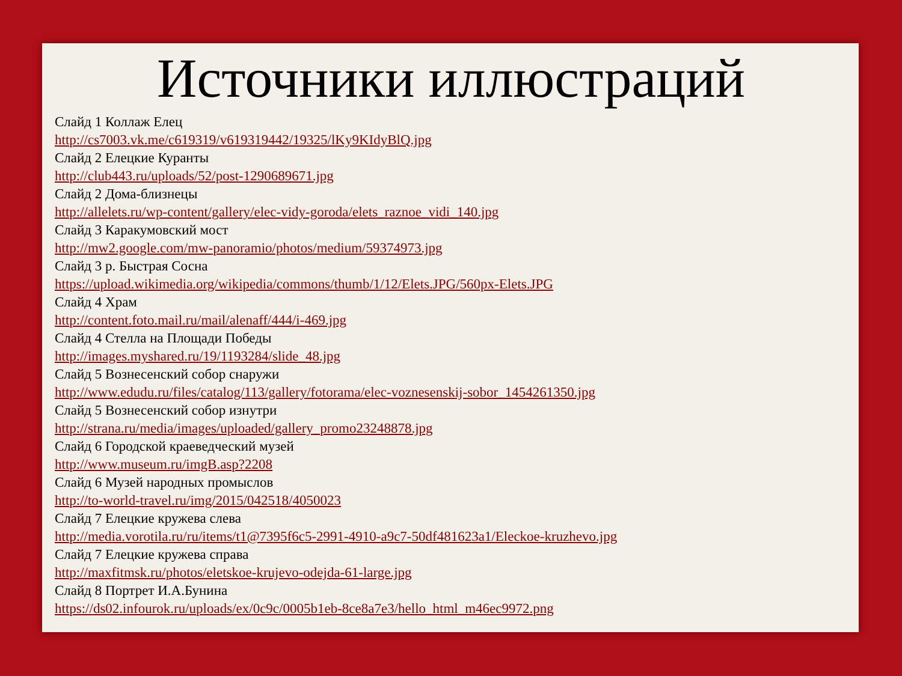Источники иллюстраций
Слайд 1 Коллаж Елец
http://cs7003.vk.me/c619319/v619319442/19325/lKy9KIdyBlQ.jpg
Слайд 2 Елецкие Куранты
http://club443.ru/uploads/52/post-1290689671.jpg
Слайд 2 Дома-близнецы
http://allelets.ru/wp-content/gallery/elec-vidy-goroda/elets_raznoe_vidi_140.jpg
Слайд 3 Каракумовский мост
http://mw2.google.com/mw-panoramio/photos/medium/59374973.jpg
Слайд 3 р. Быстрая Сосна
https://upload.wikimedia.org/wikipedia/commons/thumb/1/12/Elets.JPG/560px-Elets.JPG
Слайд 4 Храм
http://content.foto.mail.ru/mail/alenaff/444/i-469.jpg
Слайд 4 Стелла на Площади Победы
http://images.myshared.ru/19/1193284/slide_48.jpg
Слайд 5 Вознесенский собор снаружи
http://www.edudu.ru/files/catalog/113/gallery/fotorama/elec-voznesenskij-sobor_1454261350.jpg
Слайд 5 Вознесенский собор изнутри
http://strana.ru/media/images/uploaded/gallery_promo23248878.jpg
Слайд 6 Городской краеведческий музей
http://www.museum.ru/imgB.asp?2208
Слайд 6 Музей народных промыслов
http://to-world-travel.ru/img/2015/042518/4050023
Слайд 7 Елецкие кружева слева
http://media.vorotila.ru/ru/items/t1@7395f6c5-2991-4910-a9c7-50df481623a1/Eleckoe-kruzhevo.jpg
Слайд 7 Елецкие кружева справа
http://maxfitmsk.ru/photos/eletskoe-krujevo-odejda-61-large.jpg
Слайд 8 Портрет И.А.Бунина
https://ds02.infourok.ru/uploads/ex/0c9c/0005b1eb-8ce8a7e3/hello_html_m46ec9972.png